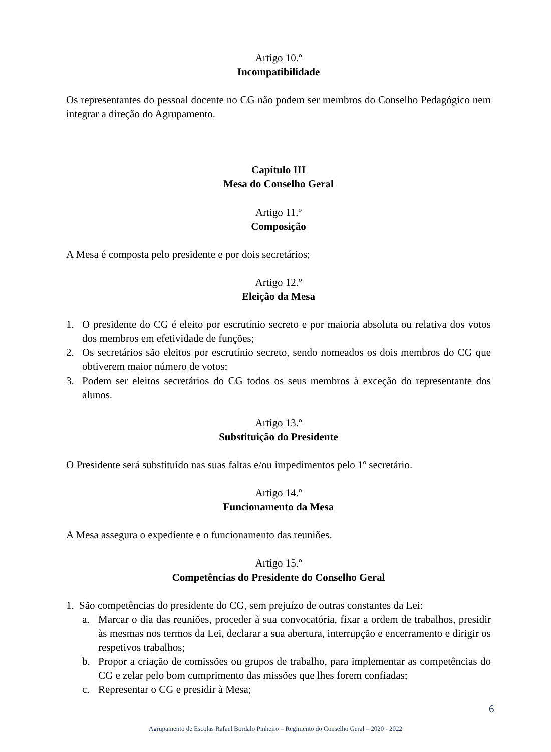Artigo 10.º
Incompatibilidade
Os representantes do pessoal docente no CG não podem ser membros do Conselho Pedagógico nem integrar a direção do Agrupamento.
Capítulo III
Mesa do Conselho Geral
Artigo 11.º
Composição
A Mesa é composta pelo presidente e por dois secretários;
Artigo 12.º
Eleição da Mesa
1. O presidente do CG é eleito por escrutínio secreto e por maioria absoluta ou relativa dos votos dos membros em efetividade de funções;
2. Os secretários são eleitos por escrutínio secreto, sendo nomeados os dois membros do CG que obtiverem maior número de votos;
3. Podem ser eleitos secretários do CG todos os seus membros à exceção do representante dos alunos.
Artigo 13.º
Substituição do Presidente
O Presidente será substituído nas suas faltas e/ou impedimentos pelo 1º secretário.
Artigo 14.º
Funcionamento da Mesa
A Mesa assegura o expediente e o funcionamento das reuniões.
Artigo 15.º
Competências do Presidente do Conselho Geral
1. São competências do presidente do CG, sem prejuízo de outras constantes da Lei:
a. Marcar o dia das reuniões, proceder à sua convocatória, fixar a ordem de trabalhos, presidir às mesmas nos termos da Lei, declarar a sua abertura, interrupção e encerramento e dirigir os respetivos trabalhos;
b. Propor a criação de comissões ou grupos de trabalho, para implementar as competências do CG e zelar pelo bom cumprimento das missões que lhes forem confiadas;
c. Representar o CG e presidir à Mesa;
6
Agrupamento de Escolas Rafael Bordalo Pinheiro – Regimento do Conselho Geral – 2020 - 2022